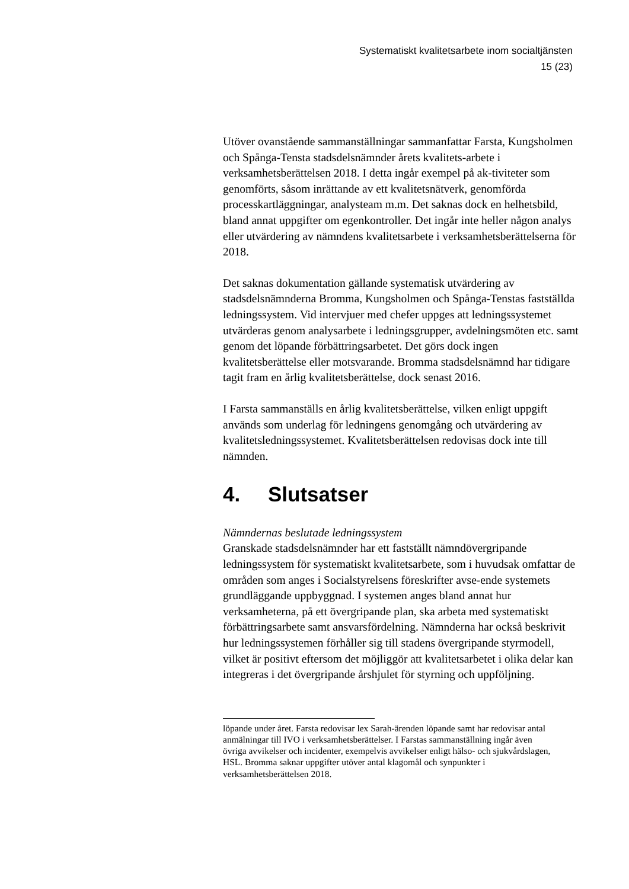Systematiskt kvalitetsarbete inom socialtjänsten
15 (23)
Utöver ovanstående sammanställningar sammanfattar Farsta, Kungsholmen och Spånga-Tensta stadsdelsnämnder årets kvalitets-arbete i verksamhetsberättelsen 2018. I detta ingår exempel på ak-tiviteter som genomförts, såsom inrättande av ett kvalitetsnätverk, genomförda processkartläggningar, analysteam m.m. Det saknas dock en helhetsbild, bland annat uppgifter om egenkontroller. Det ingår inte heller någon analys eller utvärdering av nämndens kvalitetsarbete i verksamhetsberättelserna för 2018.
Det saknas dokumentation gällande systematisk utvärdering av stadsdelsnämnderna Bromma, Kungsholmen och Spånga-Tenstas fastställda ledningssystem. Vid intervjuer med chefer uppges att ledningssystemet utvärderas genom analysarbete i ledningsgrupper, avdelningsmöten etc. samt genom det löpande förbättringsarbetet. Det görs dock ingen kvalitetsberättelse eller motsvarande. Bromma stadsdelsnämnd har tidigare tagit fram en årlig kvalitetsberättelse, dock senast 2016.
I Farsta sammanställs en årlig kvalitetsberättelse, vilken enligt uppgift används som underlag för ledningens genomgång och utvärdering av kvalitetsledningssystemet. Kvalitetsberättelsen redovisas dock inte till nämnden.
4. Slutsatser
Nämndernas beslutade ledningssystem
Granskade stadsdelsnämnder har ett fastställt nämndövergripande ledningssystem för systematiskt kvalitetsarbete, som i huvudsak omfattar de områden som anges i Socialstyrelsens föreskrifter avse-ende systemets grundläggande uppbyggnad. I systemen anges bland annat hur verksamheterna, på ett övergripande plan, ska arbeta med systematiskt förbättringsarbete samt ansvarsfördelning. Nämnderna har också beskrivit hur ledningssystemen förhåller sig till stadens övergripande styrmodell, vilket är positivt eftersom det möjliggör att kvalitetsarbetet i olika delar kan integreras i det övergripande årshjulet för styrning och uppföljning.
löpande under året. Farsta redovisar lex Sarah-ärenden löpande samt har redovisar antal anmälningar till IVO i verksamhetsberättelser. I Farstas sammanställning ingår även övriga avvikelser och incidenter, exempelvis avvikelser enligt hälso- och sjukvårdslagen, HSL. Bromma saknar uppgifter utöver antal klagomål och synpunkter i verksamhetsberättelsen 2018.